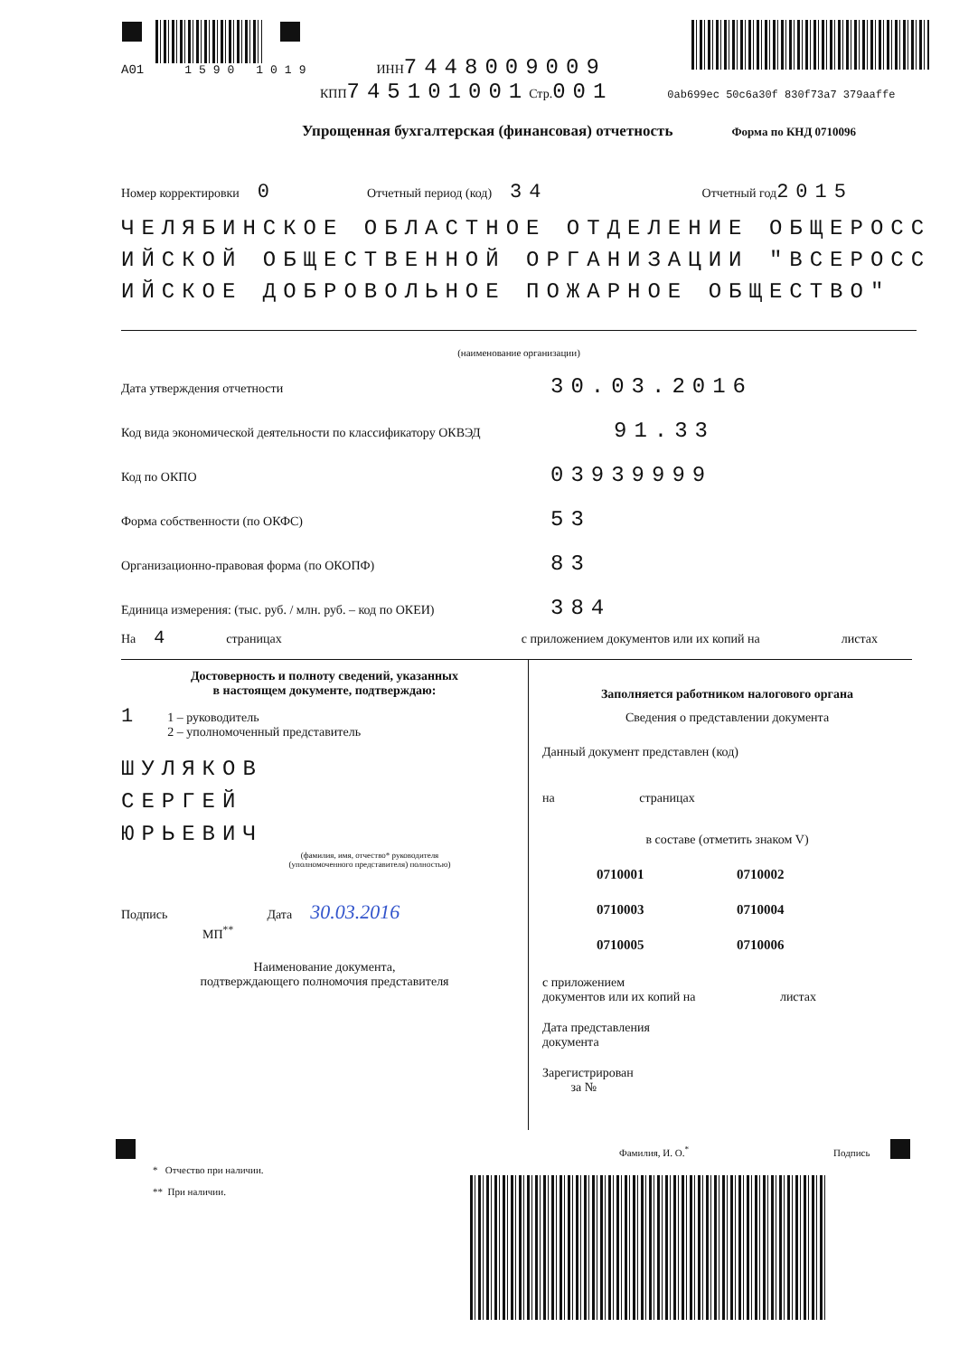A01 1590 1019 ИНН 7448009009
КПП 745101001 Стр. 001 0ab699ec 50c6a30f 830f73a7 379aaffe
Упрощенная бухгалтерская (финансовая) отчетность Форма по КНД 0710096
Номер корректировки 0 Отчетный период (код) 34 Отчетный год 2015
ЧЕЛЯБИНСКОЕ ОБЛАСТНОЕ ОТДЕЛЕНИЕ ОБЩЕРОСС
ИЙСКОЙ ОБЩЕСТВЕННОЙ ОРГАНИЗАЦИИ "ВСЕРОСС
ИЙСКОЕ ДОБРОВОЛЬНОЕ ПОЖАРНОЕ ОБЩЕСТВО"
(наименование организации)
Дата утверждения отчетности
30.03.2016
Код вида экономической деятельности по классификатору ОКВЭД
91.33
Код по ОКПО
03939999
Форма собственности (по ОКФС)
53
Организационно-правовая форма (по ОКОПФ)
83
Единица измерения: (тыс. руб. / млн. руб. – код по ОКЕИ)
384
На 4 страницах с приложением документов или их копий на листах
Достоверность и полноту сведений, указанных
в настоящем документе, подтверждаю:
1
1 – руководитель
2 – уполномоченный представитель
ШУЛЯКОВ
СЕРГЕЙ
ЮРЬЕВИЧ
(фамилия, имя, отчество* руководителя
(уполномоченного представителя) полностью)
Подпись Дата 30.03.2016
МП<sup>**</sup>
Наименование документа,
подтверждающего полномочия представителя
Заполняется работником налогового органа
Сведения о представлении документа
Данный документ представлен (код)
на страницах
в составе (отметить знаком V)
0710001
0710002
0710003
0710004
0710005
0710006
с приложением
документов или их копий на листах
Дата представления
документа
Зарегистрирован
за №
Фамилия, И. О.<sup>*</sup> Подпись
* Отчество при наличии.
** При наличии.